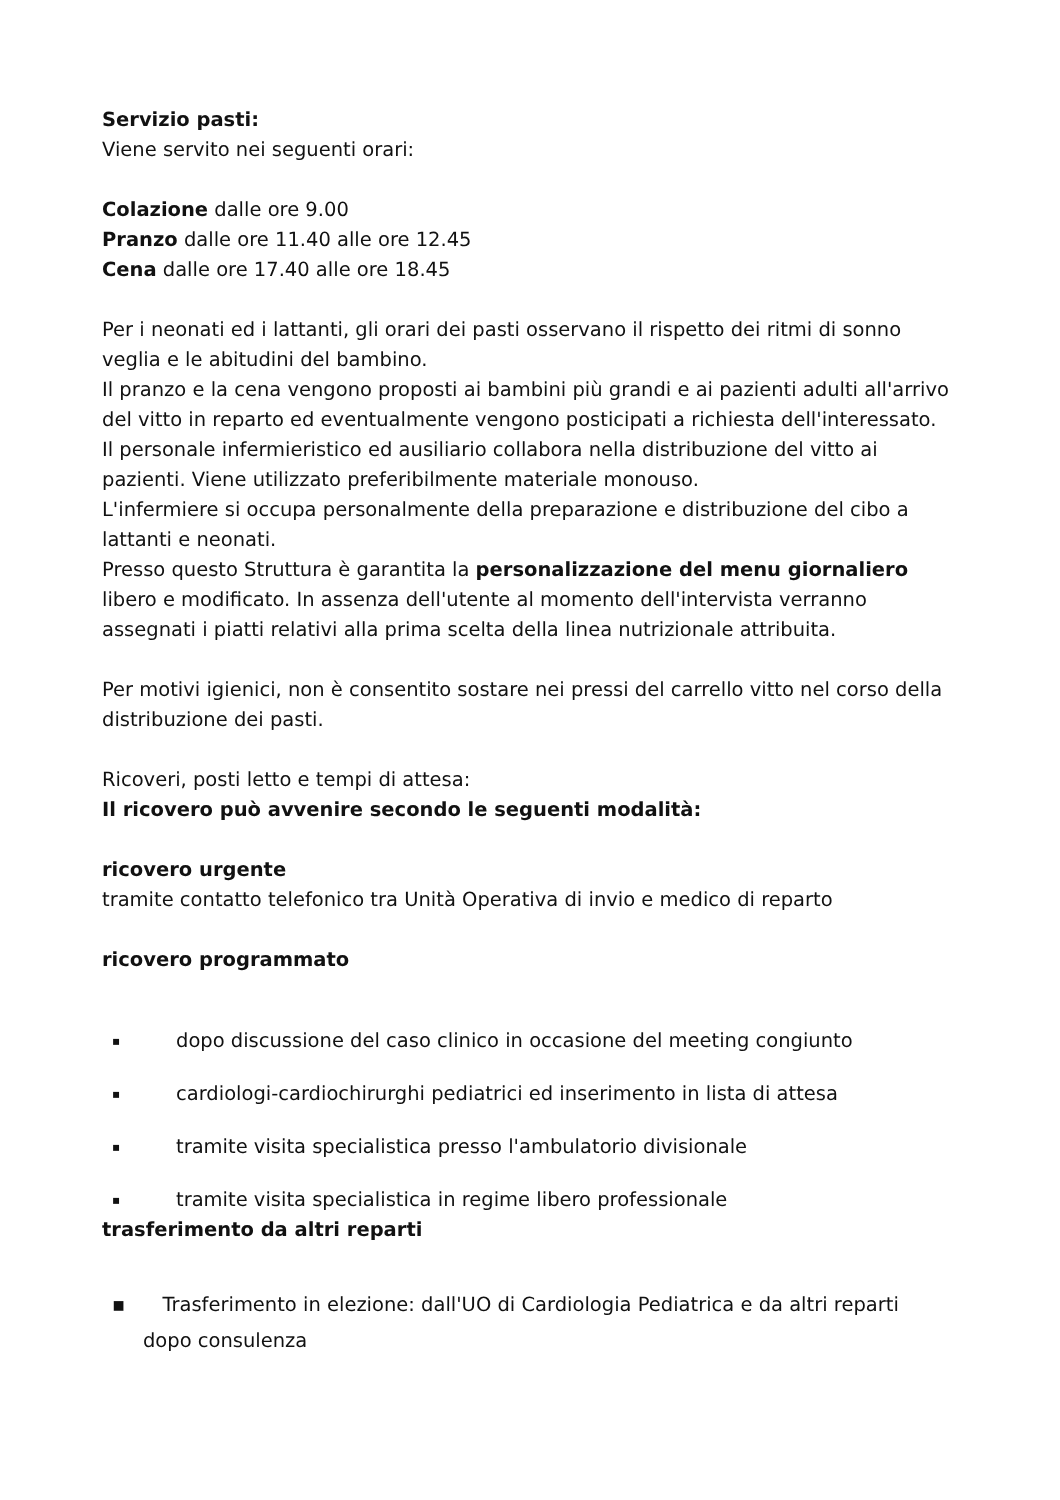Servizio pasti:
Viene servito nei seguenti orari:
Colazione dalle ore 9.00
Pranzo dalle ore 11.40 alle ore 12.45
Cena dalle ore 17.40 alle ore 18.45
Per i neonati ed i lattanti, gli orari dei pasti osservano il rispetto dei ritmi di sonno veglia e le abitudini del bambino.
Il pranzo e la cena vengono proposti ai bambini più grandi e ai pazienti adulti all'arrivo del vitto in reparto ed eventualmente vengono posticipati a richiesta dell'interessato.
Il personale infermieristico ed ausiliario collabora nella distribuzione del vitto ai pazienti. Viene utilizzato preferibilmente materiale monouso.
L'infermiere si occupa personalmente della preparazione e distribuzione del cibo a lattanti e neonati.
Presso questo Struttura è garantita la personalizzazione del menu giornaliero libero e modificato. In assenza dell'utente al momento dell'intervista verranno assegnati i piatti relativi alla prima scelta della linea nutrizionale attribuita.
Per motivi igienici, non è consentito sostare nei pressi del carrello vitto nel corso della distribuzione dei pasti.
Ricoveri, posti letto e tempi di attesa:
Il ricovero può avvenire secondo le seguenti modalità:
ricovero urgente
tramite contatto telefonico tra Unità Operativa di invio e medico di reparto
ricovero programmato
▪ dopo discussione del caso clinico in occasione del meeting congiunto
▪ cardiologi-cardiochirurghi pediatrici ed inserimento in lista di attesa
▪ tramite visita specialistica presso l'ambulatorio divisionale
▪ tramite visita specialistica in regime libero professionale
trasferimento da altri reparti
▪ Trasferimento in elezione: dall'UO di Cardiologia Pediatrica e da altri reparti
dopo consulenza